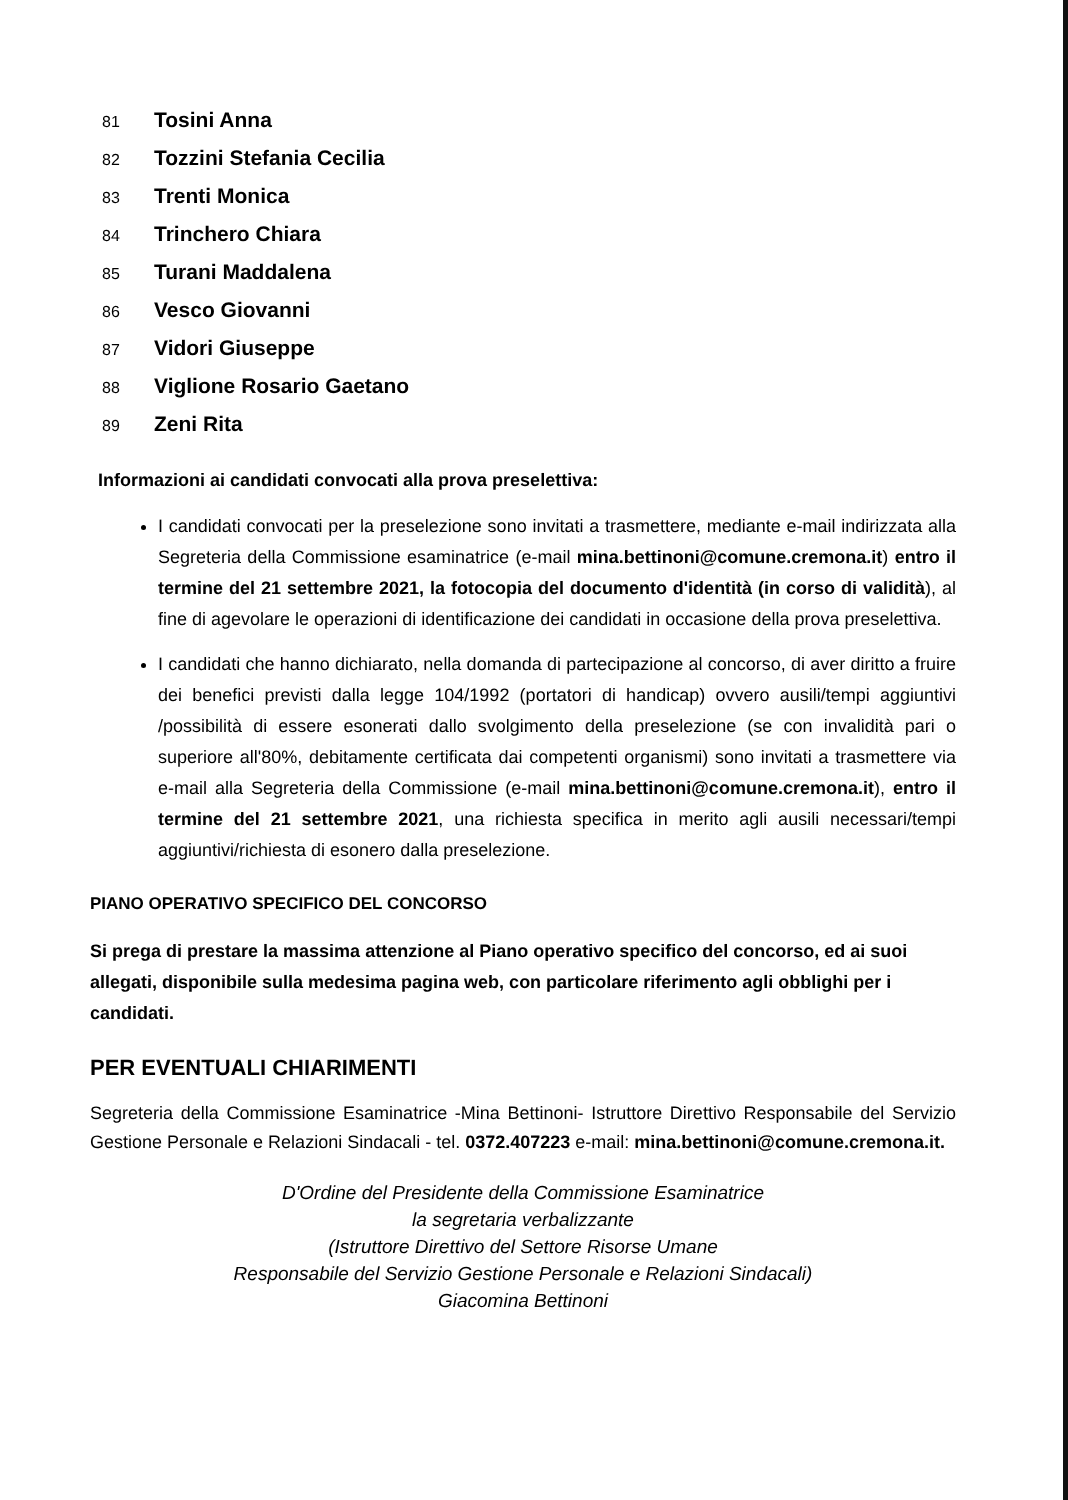81 Tosini Anna
82 Tozzini Stefania Cecilia
83 Trenti Monica
84 Trinchero Chiara
85 Turani Maddalena
86 Vesco Giovanni
87 Vidori Giuseppe
88 Viglione Rosario Gaetano
89 Zeni Rita
Informazioni ai candidati convocati alla prova preselettiva:
I candidati convocati per la preselezione sono invitati a trasmettere, mediante e-mail indirizzata alla Segreteria della Commissione esaminatrice (e-mail mina.bettinoni@comune.cremona.it) entro il termine del 21 settembre 2021, la fotocopia del documento d'identità (in corso di validità), al fine di agevolare le operazioni di identificazione dei candidati in occasione della prova preselettiva.
I candidati che hanno dichiarato, nella domanda di partecipazione al concorso, di aver diritto a fruire dei benefici previsti dalla legge 104/1992 (portatori di handicap) ovvero ausili/tempi aggiuntivi /possibilità di essere esonerati dallo svolgimento della preselezione (se con invalidità pari o superiore all'80%, debitamente certificata dai competenti organismi) sono invitati a trasmettere via e-mail alla Segreteria della Commissione (e-mail mina.bettinoni@comune.cremona.it), entro il termine del 21 settembre 2021, una richiesta specifica in merito agli ausili necessari/tempi aggiuntivi/richiesta di esonero dalla preselezione.
PIANO OPERATIVO SPECIFICO DEL CONCORSO
Si prega di prestare la massima attenzione al Piano operativo specifico del concorso, ed ai suoi allegati, disponibile sulla medesima pagina web, con particolare riferimento agli obblighi per i candidati.
PER EVENTUALI CHIARIMENTI
Segreteria della Commissione Esaminatrice -Mina Bettinoni- Istruttore Direttivo Responsabile del Servizio Gestione Personale e Relazioni Sindacali - tel. 0372.407223 e-mail: mina.bettinoni@comune.cremona.it.
D'Ordine del Presidente della Commissione Esaminatrice
la segretaria verbalizzante
(Istruttore Direttivo del Settore Risorse Umane
Responsabile del Servizio Gestione Personale e Relazioni Sindacali)
Giacomina Bettinoni